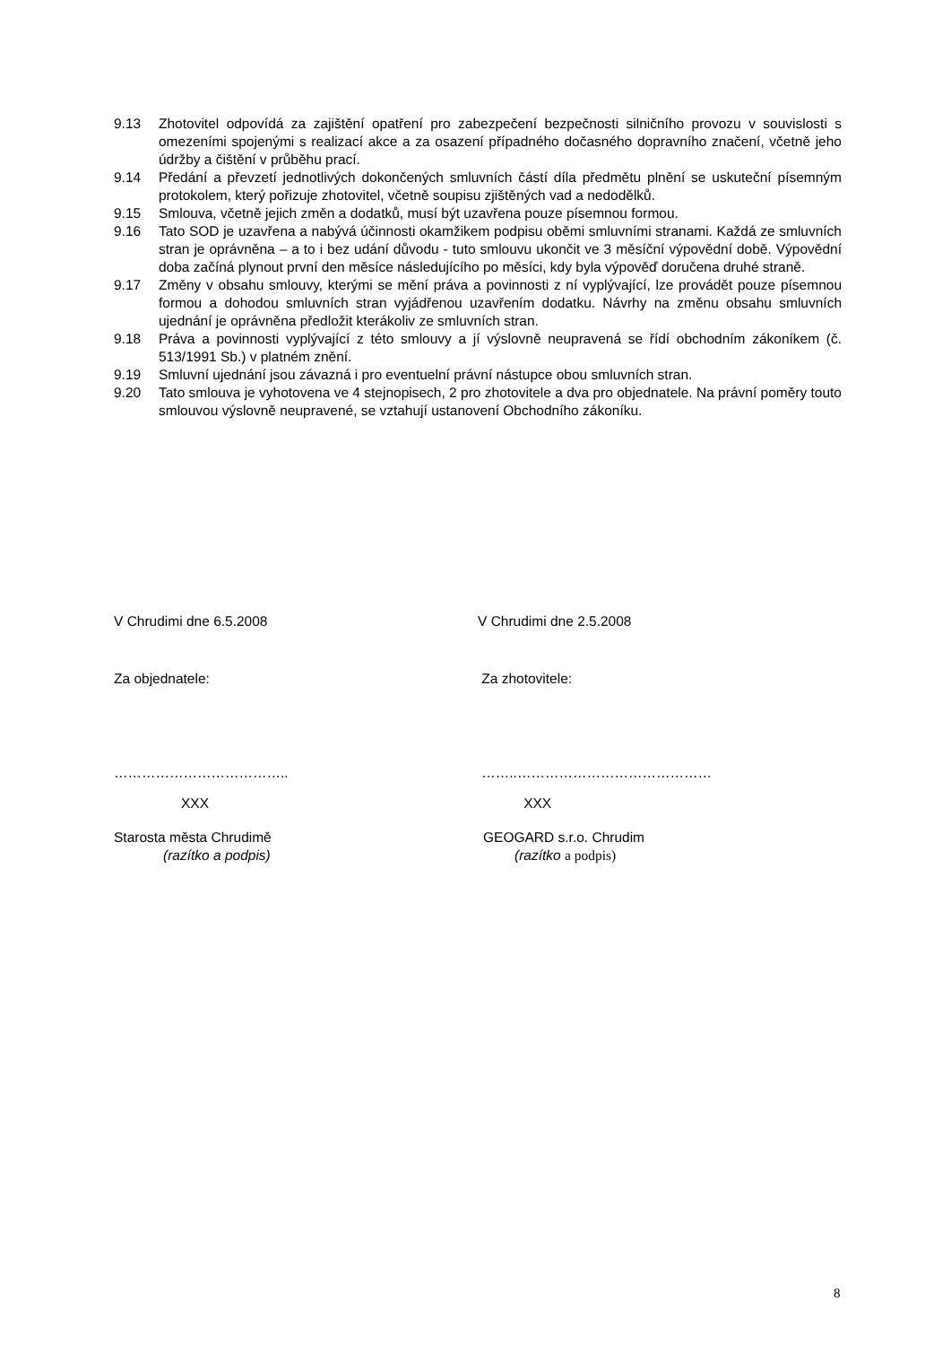9.13 Zhotovitel odpovídá za zajištění opatření pro zabezpečení bezpečnosti silničního provozu v souvislosti s omezeními spojenými s realizací akce a za osazení případného dočasného dopravního značení, včetně jeho údržby a čištění v průběhu prací.
9.14 Předání a převzetí jednotlivých dokončených smluvních částí díla předmětu plnění se uskuteční písemným protokolem, který pořizuje zhotovitel, včetně soupisu zjištěných vad a nedodělků.
9.15 Smlouva, včetně jejich změn a dodatků, musí být uzavřena pouze písemnou formou.
9.16 Tato SOD je uzavřena a nabývá účinnosti okamžikem podpisu oběmi smluvními stranami. Každá ze smluvních stran je oprávněna – a to i bez udání důvodu - tuto smlouvu ukončit ve 3 měsíční výpovědní době. Výpovědní doba začíná plynout první den měsíce následujícího po měsíci, kdy byla výpověď doručena druhé straně.
9.17 Změny v obsahu smlouvy, kterými se mění práva a povinnosti z ní vyplývající, lze provádět pouze písemnou formou a dohodou smluvních stran vyjádřenou uzavřením dodatku. Návrhy na změnu obsahu smluvních ujednání je oprávněna předložit kterákoliv ze smluvních stran.
9.18 Práva a povinnosti vyplývající z této smlouvy a jí výslovně neupravená se řídí obchodním zákoníkem (č. 513/1991 Sb.) v platném znění.
9.19 Smluvní ujednání jsou závazná i pro eventuelní právní nástupce obou smluvních stran.
9.20 Tato smlouva je vyhotovena ve 4 stejnopisech, 2 pro zhotovitele a dva pro objednatele. Na právní poměry touto smlouvou výslovně neupravené, se vztahují ustanovení Obchodního zákoníku.
V Chrudimi dne 6.5.2008 V Chrudimi dne 2.5.2008
Za objednatele: Za zhotovitele:
……………………………….. ……..……………………………………
XXX XXX
Starosta města Chrudimě
(razítko a podpis)
GEOGARD s.r.o. Chrudim
(razítko a podpis)
8